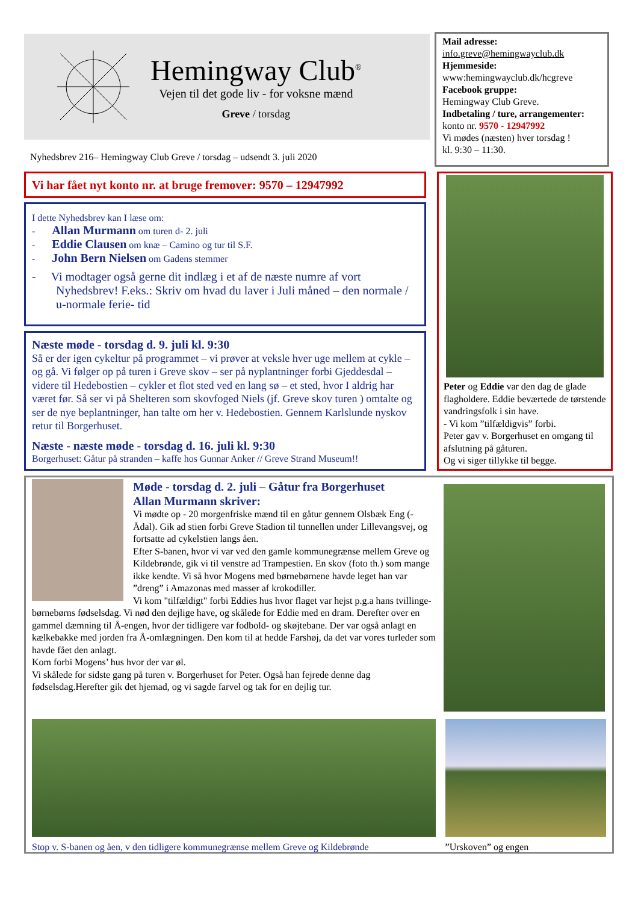Hemingway Club<sup>®</sup>
Vejen til det gode liv - for voksne mænd
Greve / torsdag
Nyhedsbrev 216– Hemingway Club Greve / torsdag – udsendt 3. juli 2020
Mail adresse:
info.greve@hemingwayclub.dk
Hjemmeside:
www:hemingwayclub.dk/hcgreve
Facebook gruppe:
Hemingway Club Greve.
Indbetaling / ture, arrangementer:
konto nr. 9570 - 12947992
Vi mødes (næsten) hver torsdag !
kl. 9:30 – 11:30.
Vi har fået nyt konto nr. at bruge fremover: 9570 – 12947992
I dette Nyhedsbrev kan I læse om:
- Allan Murmann om turen d- 2. juli
- Eddie Clausen om knæ – Camino og tur til S.F.
- John Bern Nielsen om Gadens stemmer
- Vi modtager også gerne dit indlæg i et af de næste numre af vort Nyhedsbrev! F.eks.: Skriv om hvad du laver i Juli måned – den normale / u-normale ferie- tid
Næste møde - torsdag d. 9. juli kl. 9:30
Så er der igen cykeltur på programmet – vi prøver at veksle hver uge mellem at cykle – og gå. Vi følger op på turen i Greve skov – ser på nyplantninger forbi Gjeddesdal – videre til Hedebostien – cykler et flot sted ved en lang sø – et sted, hvor I aldrig har været før. Så ser vi på Shelteren som skovfoged Niels (jf. Greve skov turen ) omtalte og ser de nye beplantninger, han talte om her v. Hedebostien. Gennem Karlslunde nyskov retur til Borgerhuset.
Næste - næste møde - torsdag d. 16. juli kl. 9:30
Borgerhuset: Gåtur på stranden – kaffe hos Gunnar Anker // Greve Strand Museum!!
Peter og Eddie var den dag de glade flagholdere. Eddie beværtede de tørstende vandringsfolk i sin have.
- Vi kom ”tilfældigvis” forbi.
Peter gav v. Borgerhuset en omgang til afslutning på gåturen.
Og vi siger tillykke til begge.
Møde - torsdag d. 2. juli – Gåtur fra Borgerhuset
Allan Murmann skriver:
Vi mødte op - 20 morgenfriske mænd til en gåtur gennem Olsbæk Eng (- Ådal). Gik ad stien forbi Greve Stadion til tunnellen under Lillevangsvej, og fortsatte ad cykelstien langs åen.
Efter S-banen, hvor vi var ved den gamle kommunegrænse mellem Greve og Kildebrønde, gik vi til venstre ad Trampestien. En skov (foto th.) som mange ikke kendte. Vi så hvor Mogens med børnebørnene havde leget han var ”dreng” i Amazonas med masser af krokodiller.
Vi kom "tilfældigt" forbi Eddies hus hvor flaget var hejst p.g.a hans tvillinge-børnebørns fødselsdag. Vi nød den dejlige have, og skålede for Eddie med en dram. Derefter over en gammel dæmning til Å-engen, hvor der tidligere var fodbold- og skøjtebane. Der var også anlagt en kælkebakke med jorden fra Å-omlægningen. Den kom til at hedde Farshøj, da det var vores turleder som havde fået den anlagt.
Kom forbi Mogens’ hus hvor der var øl.
Vi skålede for sidste gang på turen v. Borgerhuset for Peter. Også han fejrede denne dag fødselsdag.Herefter gik det hjemad, og vi sagde farvel og tak for en dejlig tur.
Stop v. S-banen og åen, v den tidligere kommunegrænse mellem Greve og Kildebrønde
”Urskoven” og engen